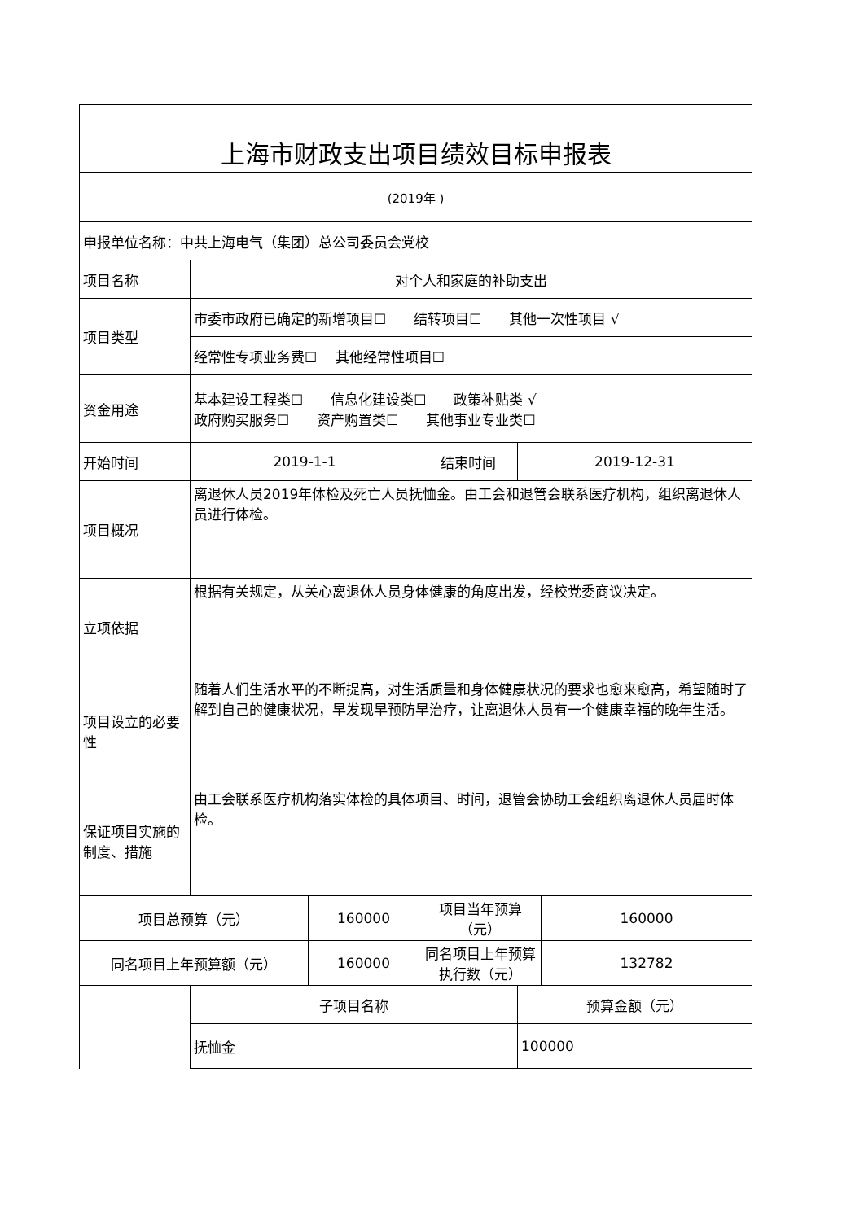| 上海市财政支出项目绩效目标申报表 | | | | | |
| (2019年 ) | | | | | |
| 申报单位名称：中共上海电气（集团）总公司委员会党校 | | | | | |
| 项目名称 | 对个人和家庭的补助支出 | | | | |
| 项目类型 | 市委市政府已确定的新增项目☐ 结转项目☐ 其他一次性项目 √ | | | | |
| | 经常性专项业务费☐ 其他经常性项目☐ | | | | |
| 资金用途 | 基本建设工程类☐ 信息化建设类☐ 政策补贴类 √ 政府购买服务☐ 资产购置类☐ 其他事业专业类☐ | | | | |
| 开始时间 | 2019-1-1 | | 结束时间 | 2019-12-31 | |
| 项目概况 | 离退休人员2019年体检及死亡人员抚恤金。由工会和退管会联系医疗机构，组织离退休人员进行体检。 | | | | |
| 立项依据 | 根据有关规定，从关心离退休人员身体健康的角度出发，经校党委商议决定。 | | | | |
| 项目设立的必要性 | 随着人们生活水平的不断提高，对生活质量和身体健康状况的要求也愈来愈高，希望随时了解到自己的健康状况，早发现早预防早治疗，让离退休人员有一个健康幸福的晚年生活。 | | | | |
| 保证项目实施的制度、措施 | 由工会联系医疗机构落实体检的具体项目、时间，退管会协助工会组织离退休人员届时体检。 | | | | |
| 项目总预算（元） | | 160000 | 项目当年预算（元） | | 160000 |
| 同名项目上年预算额（元） | | 160000 | 同名项目上年预算执行数（元） | | 132782 |
| | 子项目名称 | | | 预算金额（元） | |
| | 抚恤金 | | | 100000 | |